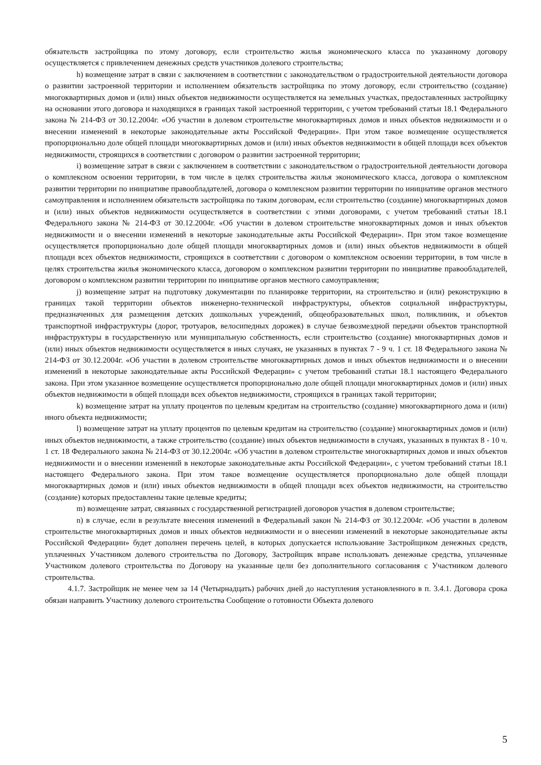обязательств застройщика по этому договору, если строительство жилья экономического класса по указанному договору осуществляется с привлечением денежных средств участников долевого строительства;
h) возмещение затрат в связи с заключением в соответствии с законодательством о градостроительной деятельности договора о развитии застроенной территории и исполнением обязательств застройщика по этому договору, если строительство (создание) многоквартирных домов и (или) иных объектов недвижимости осуществляется на земельных участках, предоставленных застройщику на основании этого договора и находящихся в границах такой застроенной территории, с учетом требований статьи 18.1 Федерального закона № 214-ФЗ от 30.12.2004г. «Об участии в долевом строительстве многоквартирных домов и иных объектов недвижимости и о внесении изменений в некоторые законодательные акты Российской Федерации». При этом такое возмещение осуществляется пропорционально доле общей площади многоквартирных домов и (или) иных объектов недвижимости в общей площади всех объектов недвижимости, строящихся в соответствии с договором о развитии застроенной территории;
i) возмещение затрат в связи с заключением в соответствии с законодательством о градостроительной деятельности договора о комплексном освоении территории, в том числе в целях строительства жилья экономического класса, договора о комплексном развитии территории по инициативе правообладателей, договора о комплексном развитии территории по инициативе органов местного самоуправления и исполнением обязательств застройщика по таким договорам, если строительство (создание) многоквартирных домов и (или) иных объектов недвижимости осуществляется в соответствии с этими договорами, с учетом требований статьи 18.1 Федерального закона № 214-ФЗ от 30.12.2004г. «Об участии в долевом строительстве многоквартирных домов и иных объектов недвижимости и о внесении изменений в некоторые законодательные акты Российской Федерации». При этом такое возмещение осуществляется пропорционально доле общей площади многоквартирных домов и (или) иных объектов недвижимости в общей площади всех объектов недвижимости, строящихся в соответствии с договором о комплексном освоении территории, в том числе в целях строительства жилья экономического класса, договором о комплексном развитии территории по инициативе правообладателей, договором о комплексном развитии территории по инициативе органов местного самоуправления;
j) возмещение затрат на подготовку документации по планировке территории, на строительство и (или) реконструкцию в границах такой территории объектов инженерно-технической инфраструктуры, объектов социальной инфраструктуры, предназначенных для размещения детских дошкольных учреждений, общеобразовательных школ, поликлиник, и объектов транспортной инфраструктуры (дорог, тротуаров, велосипедных дорожек) в случае безвозмездной передачи объектов транспортной инфраструктуры в государственную или муниципальную собственность, если строительство (создание) многоквартирных домов и (или) иных объектов недвижимости осуществляется в иных случаях, не указанных в пунктах 7 - 9 ч. 1 ст. 18 Федерального закона № 214-ФЗ от 30.12.2004г. «Об участии в долевом строительстве многоквартирных домов и иных объектов недвижимости и о внесении изменений в некоторые законодательные акты Российской Федерации» с учетом требований статьи 18.1 настоящего Федерального закона. При этом указанное возмещение осуществляется пропорционально доле общей площади многоквартирных домов и (или) иных объектов недвижимости в общей площади всех объектов недвижимости, строящихся в границах такой территории;
k) возмещение затрат на уплату процентов по целевым кредитам на строительство (создание) многоквартирного дома и (или) иного объекта недвижимости;
l) возмещение затрат на уплату процентов по целевым кредитам на строительство (создание) многоквартирных домов и (или) иных объектов недвижимости, а также строительство (создание) иных объектов недвижимости в случаях, указанных в пунктах 8 - 10 ч. 1 ст. 18 Федерального закона № 214-ФЗ от 30.12.2004г. «Об участии в долевом строительстве многоквартирных домов и иных объектов недвижимости и о внесении изменений в некоторые законодательные акты Российской Федерации», с учетом требований статьи 18.1 настоящего Федерального закона. При этом такое возмещение осуществляется пропорционально доле общей площади многоквартирных домов и (или) иных объектов недвижимости в общей площади всех объектов недвижимости, на строительство (создание) которых предоставлены такие целевые кредиты;
m) возмещение затрат, связанных с государственной регистрацией договоров участия в долевом строительстве;
n) в случае, если в результате внесения изменений в Федеральный закон № 214-ФЗ от 30.12.2004г. «Об участии в долевом строительстве многоквартирных домов и иных объектов недвижимости и о внесении изменений в некоторые законодательные акты Российской Федерации» будет дополнен перечень целей, в которых допускается использование Застройщиком денежных средств, уплаченных Участником долевого строительства по Договору, Застройщик вправе использовать денежные средства, уплаченные Участником долевого строительства по Договору на указанные цели без дополнительного согласования с Участником долевого строительства.
4.1.7. Застройщик не менее чем за 14 (Четырнадцать) рабочих дней до наступления установленного в п. 3.4.1. Договора срока обязан направить Участнику долевого строительства Сообщение о готовности Объекта долевого
5